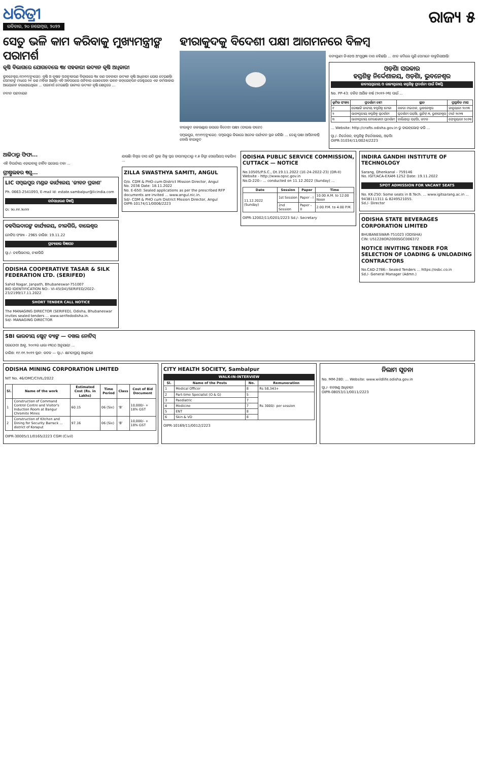ଧରିତ୍ରୀ
ରବିବାର, ୨୦ ନଭେମ୍ବର, ୨୦୨୨
ରାଜ୍ୟ ୫
ସେତୁ ଭଳି କାମ କରିବାକୁ ମୁଖ୍ୟମନ୍ତ୍ରୀଙ୍କ ପରାମର୍ଶ
କୃଷି ବିଭାଗରେ ଯୋଗଦେଲେ ୩୪ ସହକାରୀ ଉଦ୍ୟାନ କୃଷି ଅଧିକାରୀ
ଭୁବନେଶ୍ୱର,୧୯।୧୧(ବ୍ୟୁରୋ): କୃଷି ଓ କୃଷକ ସଶକ୍ତୀକରଣ ବିଭାଗରେ ୩୪ ଜଣ ସହକାରୀ ଉଦ୍ୟାନ କୃଷି ଅଧିକାରୀ ଯୋଗ ଦେଇଛନ୍ତି। ସେମାନଙ୍କ ମଧ୍ୟରେ ୨୧ ଜଣ ମହିଳା ଅଛନ୍ତି। ଏହି ଅବସରରେ ଶନିବାର ଲୋକସେବା ଭବନ କନ୍‌ଭେନ୍‌ସନ ସେଣ୍ଟରରେ ଏକ କର୍ମଶାଳାର ଆୟୋଜନ କରାଯାଇଥିଲା। ... ପରାମର୍ଶ ଦେଇଛନ୍ତି। ରାଜ୍ୟର ଉଦ୍ୟାନ କୃଷି କ୍ଷେତ୍ରରେ ...
ନବୀନ ପଟ୍ଟନାୟକ
ହୀରାକୁଦକୁ ବିଦେଶୀ ପକ୍ଷୀ ଆଗମନରେ ବିଳମ୍ବ
ହୀରାକୁଦ ଜଳଭଣ୍ଡାର ଉପରେ ବିଦେଶୀ ପକ୍ଷୀ। (ଫାଇଲ ଫଟୋ)
ସମ୍ବଲପୁର, ୧୯।୧୧(ବ୍ୟୁରୋ): ସମ୍ବଲପୁର ଜିଲାରେ ଅନେକ ପର୍ଯ୍ୟଟନ ସ୍ଥଳ ରହିଛି। ... ତେଣୁ ପକ୍ଷୀ ଆସିନାହାନ୍ତି ବୋଲି ହୀରାକୁଦ
ବନ୍ୟପ୍ରାଣୀ ଡିଏଫଓ ଅଂଶୁପ୍ରଜ୍ଞା ଦାଶ କହିଛନ୍ତି। ... ଶୀତ କମିଲେ ପୁଣି ସେମାନେ ବାହୁଡିଯାଆନ୍ତି।
ଓଡ଼ିଶା ସରକାର
ହସ୍ତଶିଳ୍ପ ନିର୍ଦ୍ଦେଶାଳୟ, ଓଡ଼ିଶା, ଭୁବନେଶ୍ୱର
ଜାତୀୟସ୍ତରୀୟ ଓ ରାଜ୍ୟସ୍ତରୀୟ ହସ୍ତଶିଳ୍ପ ପ୍ରଦର୍ଶନୀ ପାଇଁ ବିଜ୍ଞପ୍ତି
No. PP-43: ଚଳିତ ଆର୍ଥିକ ବର୍ଷ (୨୦୨୨-୨୩) ପାଇଁ ...
| କ୍ରମିକ ସଂଖ୍ୟା | ପ୍ରଦର୍ଶନୀ ନାମ | ସ୍ଥାନ | ପ୍ରସ୍ତାବିତ ମାସ |
| --- | --- | --- | --- |
| ୧ | ତୋଷାଳି ଜାତୀୟ ହସ୍ତଶିଳ୍ପ ମେଳା | ଜନତା ମଇଦାନ, ଭୁବନେଶ୍ୱର | ଜାନୁୟାରୀ ୨୦୨୩ |
| ୨ | ରାଜ୍ୟସ୍ତରୀୟ ହସ୍ତଶିଳ୍ପ ପ୍ରଦର୍ଶନୀ | ପ୍ରଦର୍ଶନୀ ପଡ଼ିଆ, ୟୁନିଟ୍-୩, ଭୁବନେଶ୍ୱର | ମାର୍ଚ୍ଚ ୨୦୨୩ |
| ୩ | ରାଜ୍ୟସ୍ତରୀୟ ଟେରାକୋଟା ପ୍ରଦର୍ଶନୀ | ବାଲିଯାତ୍ରା ପଡ଼ିଆ, କଟକ | ଫେବୃୟାରୀ ୨୦୨୩ |
... Website: http://crafts.odisha.gov.in ରୁ ଡାଉନ୍‌ଲୋଡ୍ କରି ...
ସ୍ୱା./- ନିର୍ଦ୍ଦେଶକ, ହସ୍ତଶିଳ୍ପ ନିର୍ଦ୍ଦେଶାଳୟ, ଓଡ଼ିଶା
OIPR-31034/11/0024/2223
ଆଜିଠାରୁ ଫିଫା...
ଏହି ବିପର୍ଯ୍ୟୟ ଏଡ଼ାଇବାକୁ ଚାହିଁବ ଘରୋଇ ଦଳ। ...
ଗ୍ରୀଷ୍ମଲହର ୩ଗୁ...
LIC ସମ୍ବଲପୁର ମଣ୍ଡଳ କାର୍ଯ୍ୟାଳୟ 'ଜୀବନ ପ୍ରକାଶ'
Ph. 0663-2541093, E-mail Id: estate.sambalpur@licindia.com
ସର୍ବସାଧାରଣ ବିଜ୍ଞପ୍ତି
ତା: ୨୦.୧୧.୨୦୨୨
ତହସିଲଦାରଙ୍କ କାର୍ଯ୍ୟାଳୟ, ନୀଳଗିରି, ବାଲେଶ୍ୱର
ନୋଟିସ ସଂଖ୍ୟା - 2965 ତାରିଖ: 19.11.22
ପ୍ରତ୍ୟାହାର ବିଜ୍ଞାପନ
ସ୍ୱା./- ତହସିଲଦାର, ନୀଳଗିରି
ODISHA COOPERATIVE TASAR & SILK FEDERATION LTD. (SERIFED)
Sahid Nagar, Janpath, Bhubaneswar-751007
BID IDENTIFICATION NO:- VI-45(04)/SERIFED/2022-23/2199/17.11.2022
SHORT TENDER CALL NOTICE
The MANAGING DIRECTOR (SERIFED), Odisha, Bhubaneswar invites sealed tenders ... www.serifedodisha.in.
Sd/- MANAGING DIRECTOR
ଯାଉଛି। ବିଶ୍ୱର ତାପ ଯଦି ପ୍ରାକ୍ ଶିଳ୍ପ ସ୍ତର ତାପମାତ୍ରାଠାରୁ ୧.୫ ଡିଗ୍ରୀ ସେଲ୍‌ସିୟସ୍ ବଢ଼ିଯାଏ ...
ZILLA SWASTHYA SAMITI, ANGUL
O/o. CDM & PHO-cum-District Mission Director, Angul
No. 2036 Date: 18.11.2022
No. E-650: Sealed applications as per the prescribed RFP documents are invited ... www.angul.nic.in.
Sd/- CDM & PHO cum District Mission Director, Angul
OIPR-10174/11/0006/2223
ODISHA PUBLIC SERVICE COMMISSION, CUTTACK — NOTICE
No.10505/P.S.C., Dt.19.11.2022 (1E-24-2022-23) (DR-II)
Website - http://www.opsc.gov.in
No.D-220:- ... conducted on 11.12.2022 (Sunday) ...
| Date | Session | Paper | Time |
| --- | --- | --- | --- |
| 11.12.2022 (Sunday) | 1st Session | Paper - I | 10.00 A.M. to 12.00 Noon |
| | 2nd Session | Paper - II | 2.00 P.M. to 4.00 P.M. |
OIPR-12002/11/0201/2223 Sd./- Secretary
INDIRA GANDHI INSTITUTE OF TECHNOLOGY
Sarang, Dhenkanal - 759146
No. IGIT/ACA-EXAM-1252 Date: 19.11.2022
SPOT ADMISSION FOR VACANT SEATS
No. KK-250: Some seats in B.Tech. ... www.igitsarang.ac.in ... 9438111311 & 8249521055.
Sd./- Director
ODISHA STATE BEVERAGES CORPORATION LIMITED
BHUBANESWAR-751023 (ODISHA)
CIN: U51228OR2000SGC006372
NOTICE INVITING TENDER FOR SELECTION OF LOADING & UNLOADING CONTRACTORS
No.CAD-2786:- Sealed Tenders ... https://osbc.co.in
Sd./- General Manager (Admn.)
SBI ଭାରତୀୟ ଷ୍ଟେଟ୍ ବ୍ୟାଙ୍କ — ଦଖଲ ନୋଟିସ୍
ସରଫେଶୀ ଆକ୍ଟ, ୨୦୦୨ର ଧାରା ୧୩(୪) ଅନୁଯାୟୀ ...
ତାରିଖ: ୧୯.୧୧.୨୦୨୨ ସ୍ଥାନ: କଟକ — ସ୍ୱା./- କ୍ଷମତାପ୍ରାପ୍ତ ଅଧିକାରୀ
ODISHA MINING CORPORATION LIMITED
NIT No. 46/OMC/CIVIL/2022
| Sl. | Name of the work | Estimated Cost (Rs. in Lakhs) | Time Period | Class | Cost of Bid Document |
| --- | --- | --- | --- | --- | --- |
| 1 | Construction of Command Control Centre and Visitor's Induction Room at Bangur Chromite Mines | 60.15 | 06 (Six) | 'B' | 10,000/- + 18% GST |
| 2 | Construction of Kitchen and Dining for Security Barrack ... district of Koraput | 97.16 | 06 (Six) | 'B' | 10,000/- + 18% GST |
OIPR-30005/11/0165/2223 CGM (Civil)
CITY HEALTH SOCIETY, Sambalpur
WALK-IN-INTERVIEW
| Sl. | Name of the Posts | No. | Remuneration |
| --- | --- | --- | --- |
| 1 | Medical Officer | 8 | Rs 58,343+ |
| 2 | Part-time Specialist (O & G) | 5 | Rs 3000/- per session |
| 3 | Paediatric | 7 | |
| 4 | Medicine | 7 | |
| 5 | ENT | 8 | |
| 6 | Skin & VD | 8 | |
OIPR-10169/11/0012/2223
ନିଲାମ ସୂଚନା
No. MM-280: ... Website: www.wildlife.odisha.gov.in
ସ୍ୱା./- ବନଖଣ୍ଡ ଅଧିକାରୀ
OIPR-08053/11/0011/2223